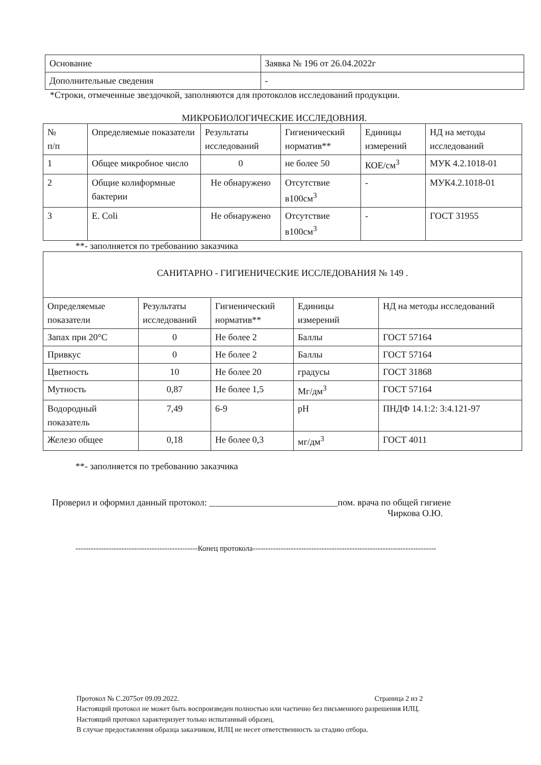| Основание | Заявка № 196 от 26.04.2022г |
| Дополнительные сведения | - |
*Строки, отмеченные звездочкой, заполняются для протоколов исследований продукции.
МИКРОБИОЛОГИЧЕСКИЕ ИССЛЕДОВНИЯ.
| № п/п | Определяемые показатели | Результаты исследований | Гигиенический норматив** | Единицы измерений | НД на методы исследований |
| --- | --- | --- | --- | --- | --- |
| 1 | Общее микробное число | 0 | не более 50 | КОЕ/см<sup>3</sup> | МУК 4.2.1018-01 |
| 2 | Общие колиформные бактерии | Не обнаружено | Отсутствие в100см<sup>3</sup> | - | МУК4.2.1018-01 |
| 3 | E. Coli | Не обнаружено | Отсутствие в100см<sup>3</sup> | - | ГОСТ 31955 |
**- заполняется по требованию заказчика
| САНИТАРНО - ГИГИЕНИЧЕСКИЕ ИССЛЕДОВАНИЯ № 149 . | | | | |
| Определяемые показатели | Результаты исследований | Гигиенический норматив** | Единицы измерений | НД на методы исследований |
| Запах при 20°С | 0 | Не более 2 | Баллы | ГОСТ 57164 |
| Привкус | 0 | Не более 2 | Баллы | ГОСТ 57164 |
| Цветность | 10 | Не более 20 | градусы | ГОСТ 31868 |
| Мутность | 0,87 | Не более 1,5 | Мг/дм<sup>3</sup> | ГОСТ 57164 |
| Водородный показатель | 7,49 | 6-9 | pH | ПНДФ 14.1:2: 3:4.121-97 |
| Железо общее | 0,18 | Не более 0,3 | мг/дм<sup>3</sup> | ГОСТ 4011 |
**- заполняется по требованию заказчика
Проверил и оформил данный протокол: ____________________________пом. врача по общей гигиене
Чиркова О.Ю.
------------------------------------------------Конец протокола------------------------------------------------------------------------
Протокол № С.2075от 09.09.2022. Страница 2 из 2
Настоящий протокол не может быть воспроизведен полностью или частично без письменного разрешения ИЛЦ.
Настоящий протокол характеризует только испытанный образец.
В случае предоставления образца заказчиком, ИЛЦ не несет ответственность за стадию отбора.